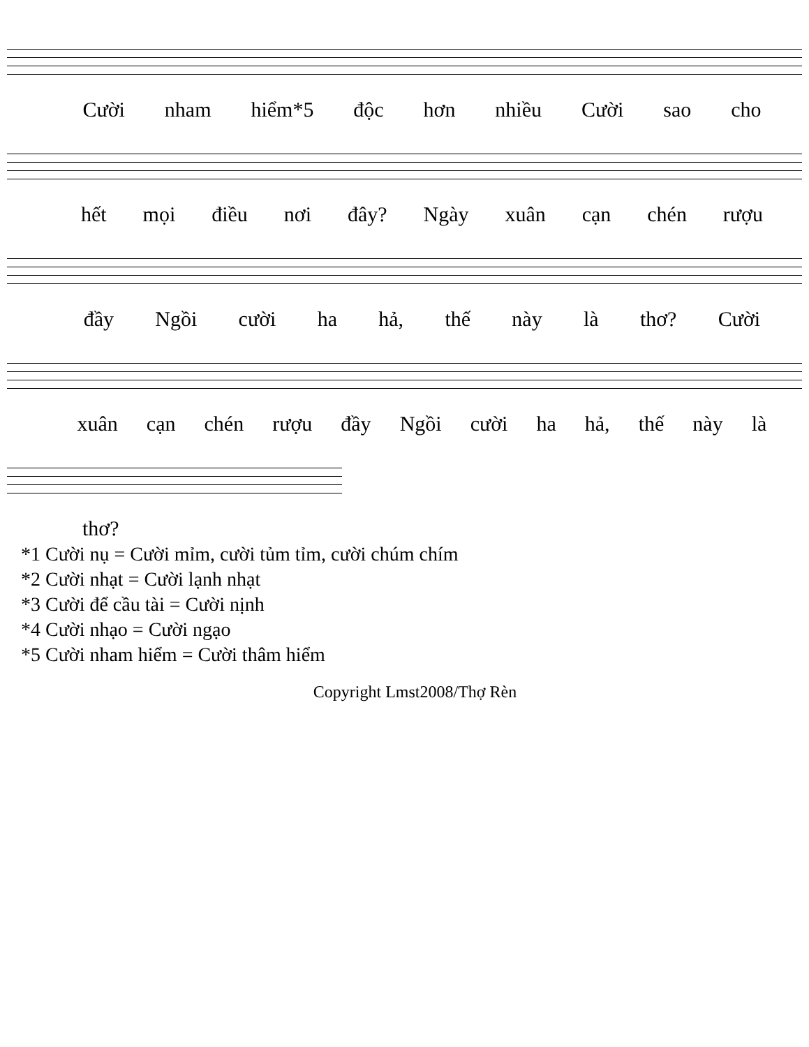Cười nham hiểm*5 độc hơn nhiều Cười sao cho
hết mọi điều nơi đây? Ngày xuân cạn chén rượu
đầy Ngồi cười ha hả, thế này là thơ? Cười
xuân cạn chén rượu đầy Ngồi cười ha hả, thế này là
thơ?
*1 Cười nụ = Cười mỉm, cười tủm tỉm, cười chúm chím
*2 Cười nhạt = Cười lạnh nhạt
*3 Cười để cầu tài = Cười nịnh
*4 Cười nhạo = Cười ngạo
*5 Cười nham hiểm = Cười thâm hiểm
Copyright Lmst2008/Thợ Rèn